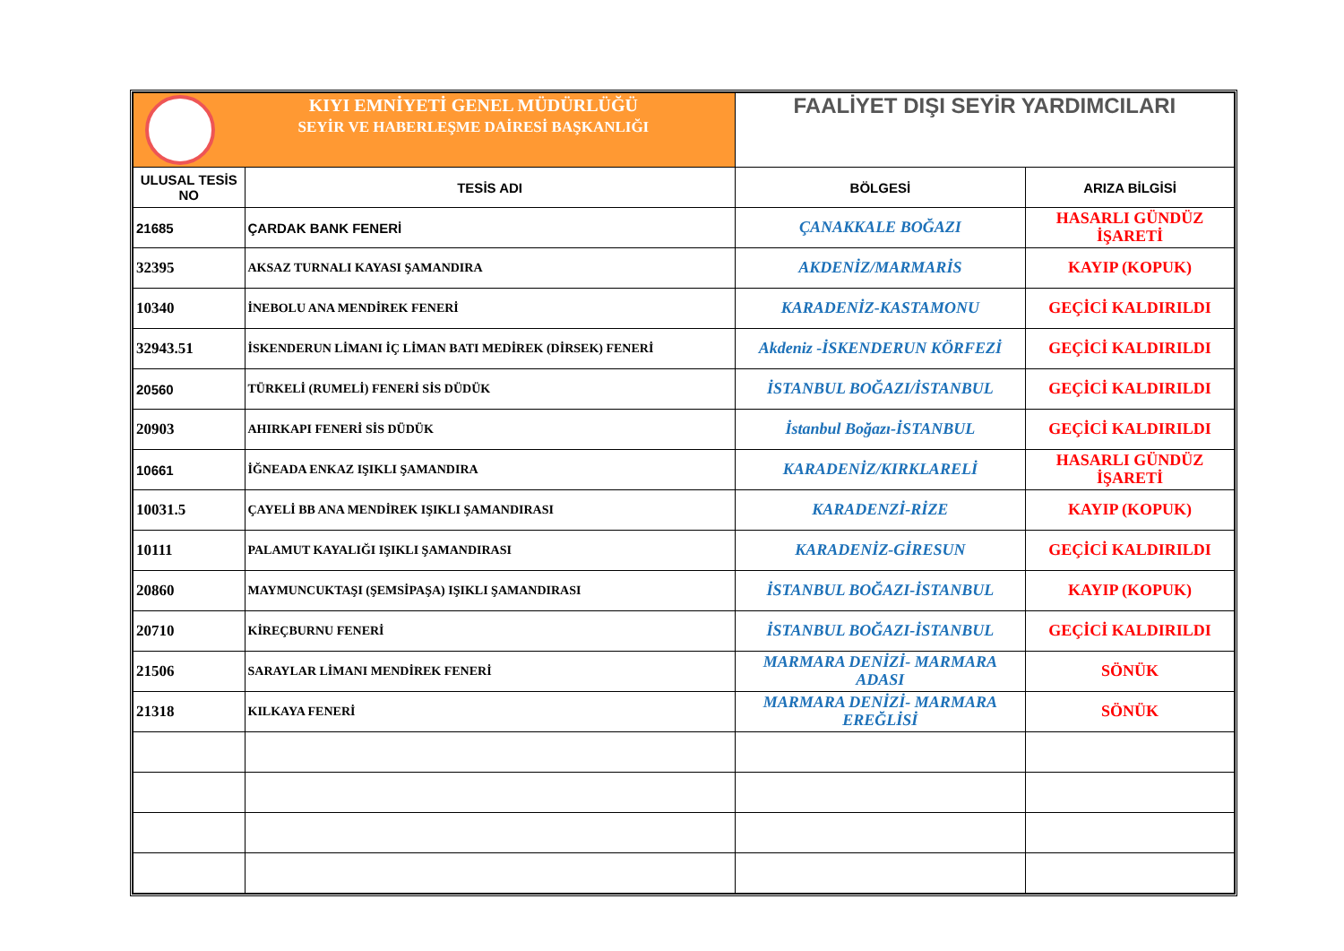| KIYI EMNİYETİ GENEL MÜDÜRLÜĞÜ SEYİR VE HABERLEŞME DAİRESİ BAŞKANLIĞI | | FAALİYET DIŞI SEYİR YARDIMCILARI | |
| ULUSAL TESİS NO | TESİS ADI | BÖLGESİ | ARIZA BİLGİSİ |
| 21685 | ÇARDAK BANK FENERİ | ÇANAKKALE BOĞAZI | HASARLI GÜNDÜZ İŞARETİ |
| 32395 | AKSAZ TURNALI KAYASI ŞAMANDIRA | AKDENİZ/MARMARİS | KAYIP (KOPUK) |
| 10340 | İNEBOLU ANA MENDİREK FENERİ | KARADENİZ-KASTAMONU | GEÇİCİ KALDIRILDI |
| 32943.51 | İSKENDERUN LİMANI İÇ LİMAN BATI MEDİREK (DİRSEK) FENERİ | Akdeniz -İSKENDERUN KÖRFEZİ | GEÇİCİ KALDIRILDI |
| 20560 | TÜRKELİ (RUMELİ) FENERİ SİS DÜDÜK | İSTANBUL BOĞAZI/İSTANBUL | GEÇİCİ KALDIRILDI |
| 20903 | AHIRKAPI FENERİ SİS DÜDÜK | İstanbul Boğazı-İSTANBUL | GEÇİCİ KALDIRILDI |
| 10661 | İĞNEADA ENKAZ IŞIKLI ŞAMANDIRA | KARADENİZ/KIRKLARELİ | HASARLI GÜNDÜZ İŞARETİ |
| 10031.5 | ÇAYELİ BB ANA MENDİREK IŞIKLI ŞAMANDIRASI | KARADENZİ-RİZE | KAYIP (KOPUK) |
| 10111 | PALAMUT KAYALIĞI IŞIKLI ŞAMANDIRASI | KARADENİZ-GİRESUN | GEÇİCİ KALDIRILDI |
| 20860 | MAYMUNCUKTAŞI (ŞEMSİPAŞA) IŞIKLI ŞAMANDIRASI | İSTANBUL BOĞAZI-İSTANBUL | KAYIP (KOPUK) |
| 20710 | KİREÇBURNU FENERİ | İSTANBUL BOĞAZI-İSTANBUL | GEÇİCİ KALDIRILDI |
| 21506 | SARAYLAR LİMANI MENDİREK FENERİ | MARMARA DENİZİ- MARMARA ADASI | SÖNÜK |
| 21318 | KILKAYA FENERİ | MARMARA DENİZİ- MARMARA EREĞLİSİ | SÖNÜK |